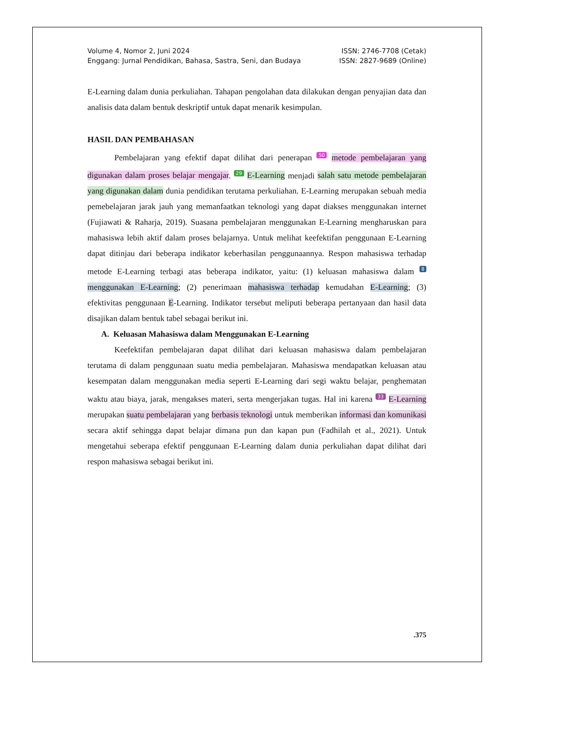Volume 4, Nomor 2, Juni 2024
Enggang: Jurnal Pendidikan, Bahasa, Sastra, Seni, dan Budaya
ISSN: 2746-7708 (Cetak)
ISSN: 2827-9689 (Online)
E-Learning dalam dunia perkuliahan. Tahapan pengolahan data dilakukan dengan penyajian data dan analisis data dalam bentuk deskriptif untuk dapat menarik kesimpulan.
HASIL DAN PEMBAHASAN
Pembelajaran yang efektif dapat dilihat dari penerapan 50 metode pembelajaran yang digunakan dalam proses belajar mengajar. 29 E-Learning menjadi salah satu metode pembelajaran yang digunakan dalam dunia pendidikan terutama perkuliahan. E-Learning merupakan sebuah media pemebelajaran jarak jauh yang memanfaatkan teknologi yang dapat diakses menggunakan internet (Fujiawati & Raharja, 2019). Suasana pembelajaran menggunakan E-Learning mengharuskan para mahasiswa lebih aktif dalam proses belajarnya. Untuk melihat keefektifan penggunaan E-Learning dapat ditinjau dari beberapa indikator keberhasilan penggunaannya. Respon mahasiswa terhadap metode E-Learning terbagi atas beberapa indikator, yaitu: (1) keluasan mahasiswa dalam 8 menggunakan E-Learning; (2) penerimaan mahasiswa terhadap kemudahan E-Learning; (3) efektivitas penggunaan E-Learning. Indikator tersebut meliputi beberapa pertanyaan dan hasil data disajikan dalam bentuk tabel sebagai berikut ini.
A. Keluasan Mahasiswa dalam Menggunakan E-Learning
Keefektifan pembelajaran dapat dilihat dari keluasan mahasiswa dalam pembelajaran terutama di dalam penggunaan suatu media pembelajaran. Mahasiswa mendapatkan keluasan atau kesempatan dalam menggunakan media seperti E-Learning dari segi waktu belajar, penghematan waktu atau biaya, jarak, mengakses materi, serta mengerjakan tugas. Hal ini karena 33 E-Learning merupakan suatu pembelajaran yang berbasis teknologi untuk memberikan informasi dan komunikasi secara aktif sehingga dapat belajar dimana pun dan kapan pun (Fadhilah et al., 2021). Untuk mengetahui seberapa efektif penggunaan E-Learning dalam dunia perkuliahan dapat dilihat dari respon mahasiswa sebagai berikut ini.
.375